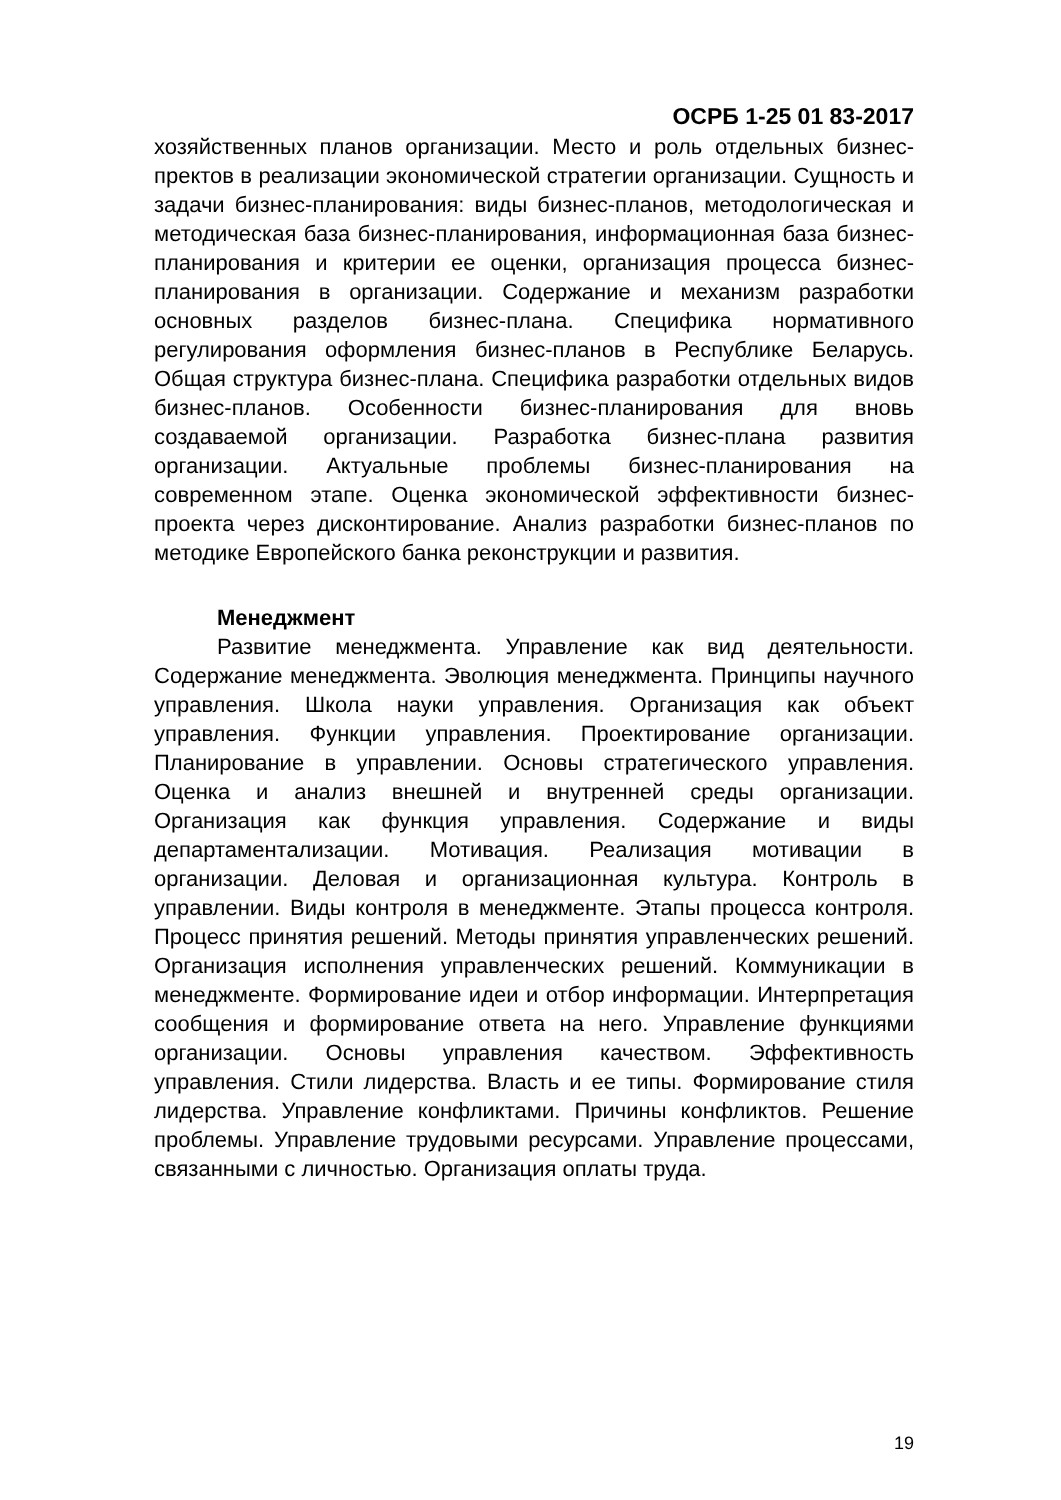ОСРБ 1-25 01 83-2017
хозяйственных планов организации. Место и роль отдельных бизнес-пректов в реализации экономической стратегии организации. Сущность и задачи бизнес-планирования: виды бизнес-планов, методологическая и методическая база бизнес-планирования, информационная база бизнес-планирования и критерии ее оценки, организация процесса бизнес-планирования в организации. Содержание и механизм разработки основных разделов бизнес-плана. Специфика нормативного регулирования оформления бизнес-планов в Республике Беларусь. Общая структура бизнес-плана. Специфика разработки отдельных видов бизнес-планов. Особенности бизнес-планирования для вновь создаваемой организации. Разработка бизнес-плана развития организации. Актуальные проблемы бизнес-планирования на современном этапе. Оценка экономической эффективности бизнес-проекта через дисконтирование. Анализ разработки бизнес-планов по методике Европейского банка реконструкции и развития.
Менеджмент
Развитие менеджмента. Управление как вид деятельности. Содержание менеджмента. Эволюция менеджмента. Принципы научного управления. Школа науки управления. Организация как объект управления. Функции управления. Проектирование организации. Планирование в управлении. Основы стратегического управления. Оценка и анализ внешней и внутренней среды организации. Организация как функция управления. Содержание и виды департаментализации. Мотивация. Реализация мотивации в организации. Деловая и организационная культура. Контроль в управлении. Виды контроля в менеджменте. Этапы процесса контроля. Процесс принятия решений. Методы принятия управленческих решений. Организация исполнения управленческих решений. Коммуникации в менеджменте. Формирование идеи и отбор информации. Интерпретация сообщения и формирование ответа на него. Управление функциями организации. Основы управления качеством. Эффективность управления. Стили лидерства. Власть и ее типы. Формирование стиля лидерства. Управление конфликтами. Причины конфликтов. Решение проблемы. Управление трудовыми ресурсами. Управление процессами, связанными с личностью. Организация оплаты труда.
19